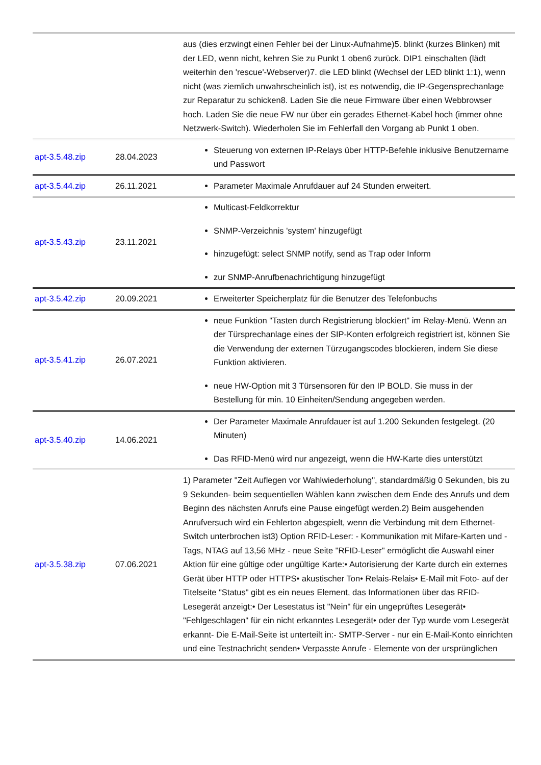| | | aus (dies erzwingt einen Fehler bei der Linux-Aufnahme)5. blinkt (kurzes Blinken) mit der LED, wenn nicht, kehren Sie zu Punkt 1 oben6 zurück. DIP1 einschalten (lädt weiterhin den 'rescue'-Webserver)7. die LED blinkt (Wechsel der LED blinkt 1:1), wenn nicht (was ziemlich unwahrscheinlich ist), ist es notwendig, die IP-Gegensprechanlage zur Reparatur zu schicken8. Laden Sie die neue Firmware über einen Webbrowser hoch. Laden Sie die neue FW nur über ein gerades Ethernet-Kabel hoch (immer ohne Netzwerk-Switch). Wiederholen Sie im Fehlerfall den Vorgang ab Punkt 1 oben. |
| apt-3.5.48.zip | 28.04.2023 | Steuerung von externen IP-Relays über HTTP-Befehle inklusive Benutzername und Passwort |
| apt-3.5.44.zip | 26.11.2021 | Parameter Maximale Anrufdauer auf 24 Stunden erweitert. |
| apt-3.5.43.zip | 23.11.2021 | Multicast-Feldkorrektur SNMP-Verzeichnis 'system' hinzugefügt hinzugefügt: select SNMP notify, send as Trap oder Inform zur SNMP-Anrufbenachrichtigung hinzugefügt |
| apt-3.5.42.zip | 20.09.2021 | Erweiterter Speicherplatz für die Benutzer des Telefonbuchs |
| apt-3.5.41.zip | 26.07.2021 | neue Funktion "Tasten durch Registrierung blockiert" im Relay-Menü. Wenn an der Türsprechanlage eines der SIP-Konten erfolgreich registriert ist, können Sie die Verwendung der externen Türzugangscodes blockieren, indem Sie diese Funktion aktivieren. neue HW-Option mit 3 Türsensoren für den IP BOLD. Sie muss in der Bestellung für min. 10 Einheiten/Sendung angegeben werden. |
| apt-3.5.40.zip | 14.06.2021 | Der Parameter Maximale Anrufdauer ist auf 1.200 Sekunden festgelegt. (20 Minuten) Das RFID-Menü wird nur angezeigt, wenn die HW-Karte dies unterstützt |
| apt-3.5.38.zip | 07.06.2021 | 1) Parameter "Zeit Auflegen vor Wahlwiederholung", standardmäßig 0 Sekunden, bis zu 9 Sekunden- beim sequentiellen Wählen kann zwischen dem Ende des Anrufs und dem Beginn des nächsten Anrufs eine Pause eingefügt werden.2) Beim ausgehenden Anrufversuch wird ein Fehlerton abgespielt, wenn die Verbindung mit dem Ethernet-Switch unterbrochen ist3) Option RFID-Leser: - Kommunikation mit Mifare-Karten und -Tags, NTAG auf 13,56 MHz - neue Seite "RFID-Leser" ermöglicht die Auswahl einer Aktion für eine gültige oder ungültige Karte:• Autorisierung der Karte durch ein externes Gerät über HTTP oder HTTPS• akustischer Ton• Relais-Relais• E-Mail mit Foto- auf der Titelseite "Status" gibt es ein neues Element, das Informationen über das RFID-Lesegerät anzeigt:• Der Lesestatus ist "Nein" für ein ungeprüftes Lesegerät• "Fehlgeschlagen" für ein nicht erkanntes Lesegerät• oder der Typ wurde vom Lesegerät erkannt- Die E-Mail-Seite ist unterteilt in:- SMTP-Server - nur ein E-Mail-Konto einrichten und eine Testnachricht senden• Verpasste Anrufe - Elemente von der ursprünglichen |